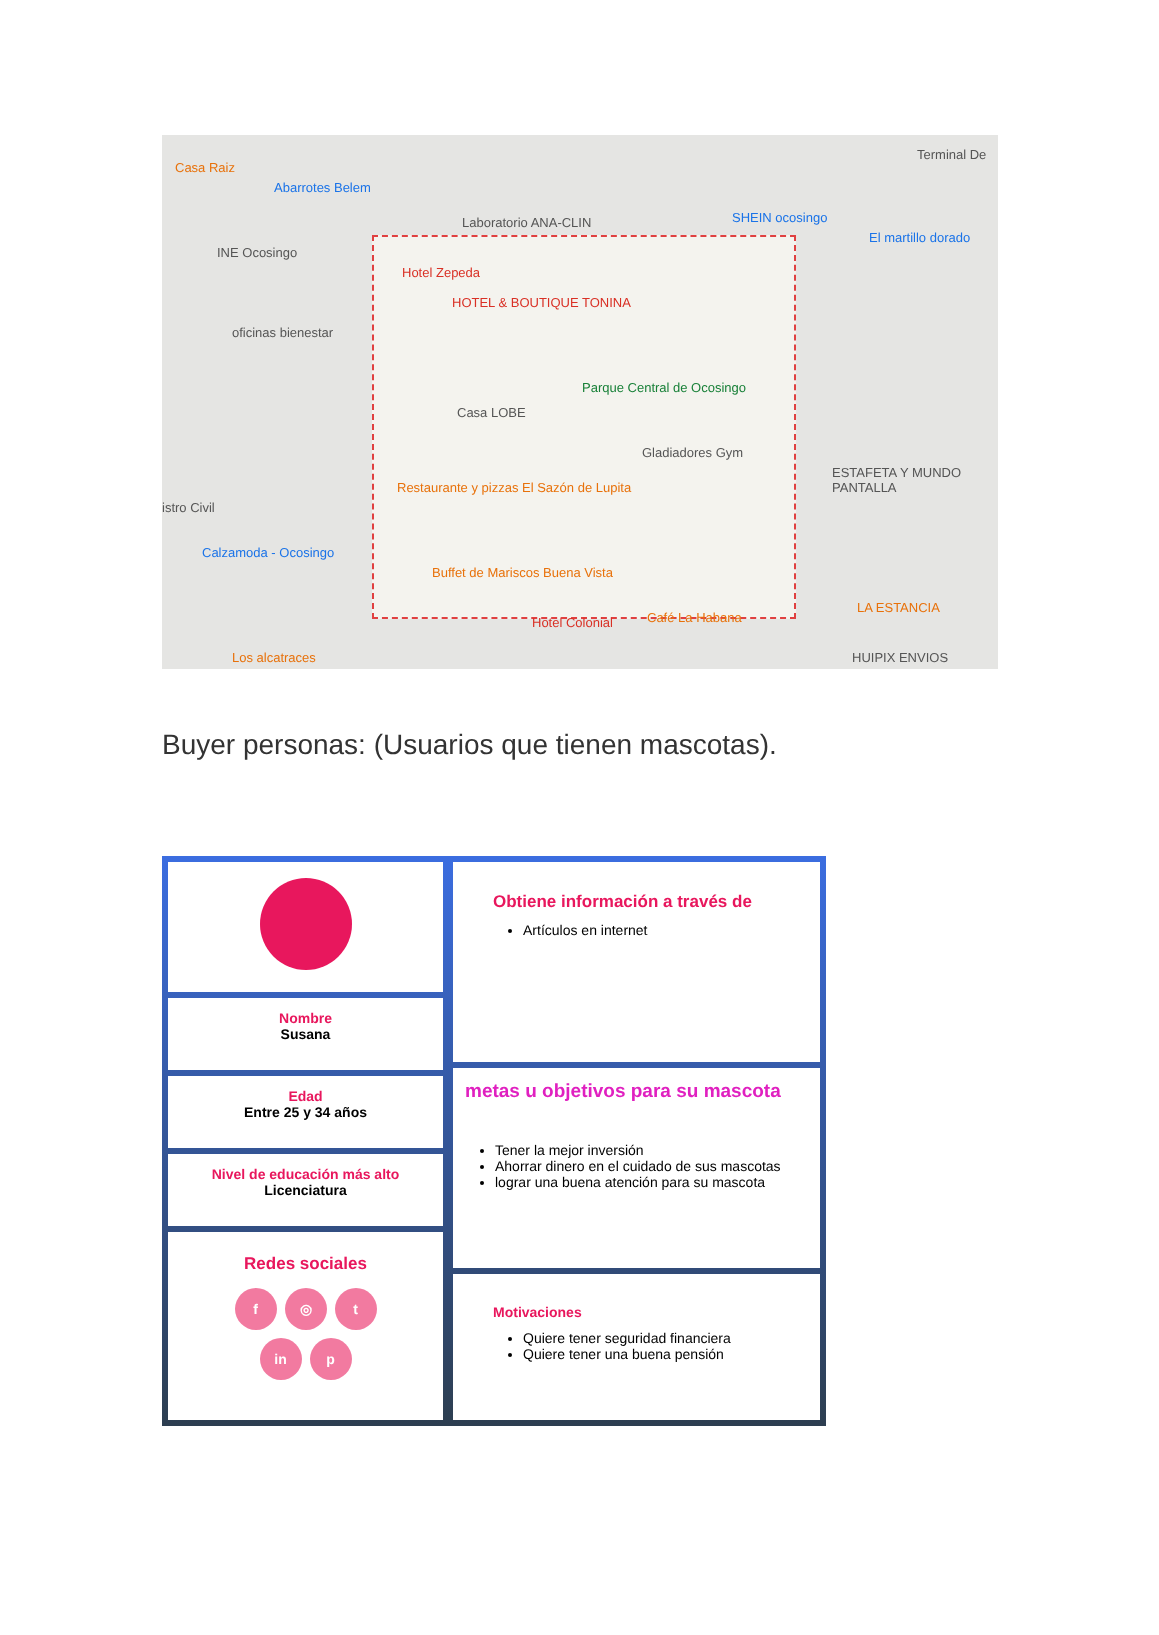Casa Raiz
Abarrotes Belem
Laboratorio ANA-CLIN
Terminal De
SHEIN ocosingo
El martillo dorado
INE Ocosingo
Hotel Zepeda
HOTEL & BOUTIQUE TONINA
oficinas bienestar
Parque Central de Ocosingo
Casa LOBE
Gladiadores Gym
ESTAFETA Y MUNDO PANTALLA
Restaurante y pizzas El Sazón de Lupita
istro Civil
Calzamoda - Ocosingo
Buffet de Mariscos Buena Vista
LA ESTANCIA
Hotel Colonial Café La Habana
Los alcatraces HUIPIX ENVIOS
Buyer personas: (Usuarios que tienen mascotas).
Nombre
Susana
Edad
Entre 25 y 34 años
Nivel de educación más alto
Licenciatura
Redes sociales
f ◎ t
in p
Obtiene información a través de
Artículos en internet
metas u objetivos para su mascota
Tener la mejor inversión
Ahorrar dinero en el cuidado de sus mascotas
lograr una buena atención para su mascota
Motivaciones
Quiere tener seguridad financiera
Quiere tener una buena pensión